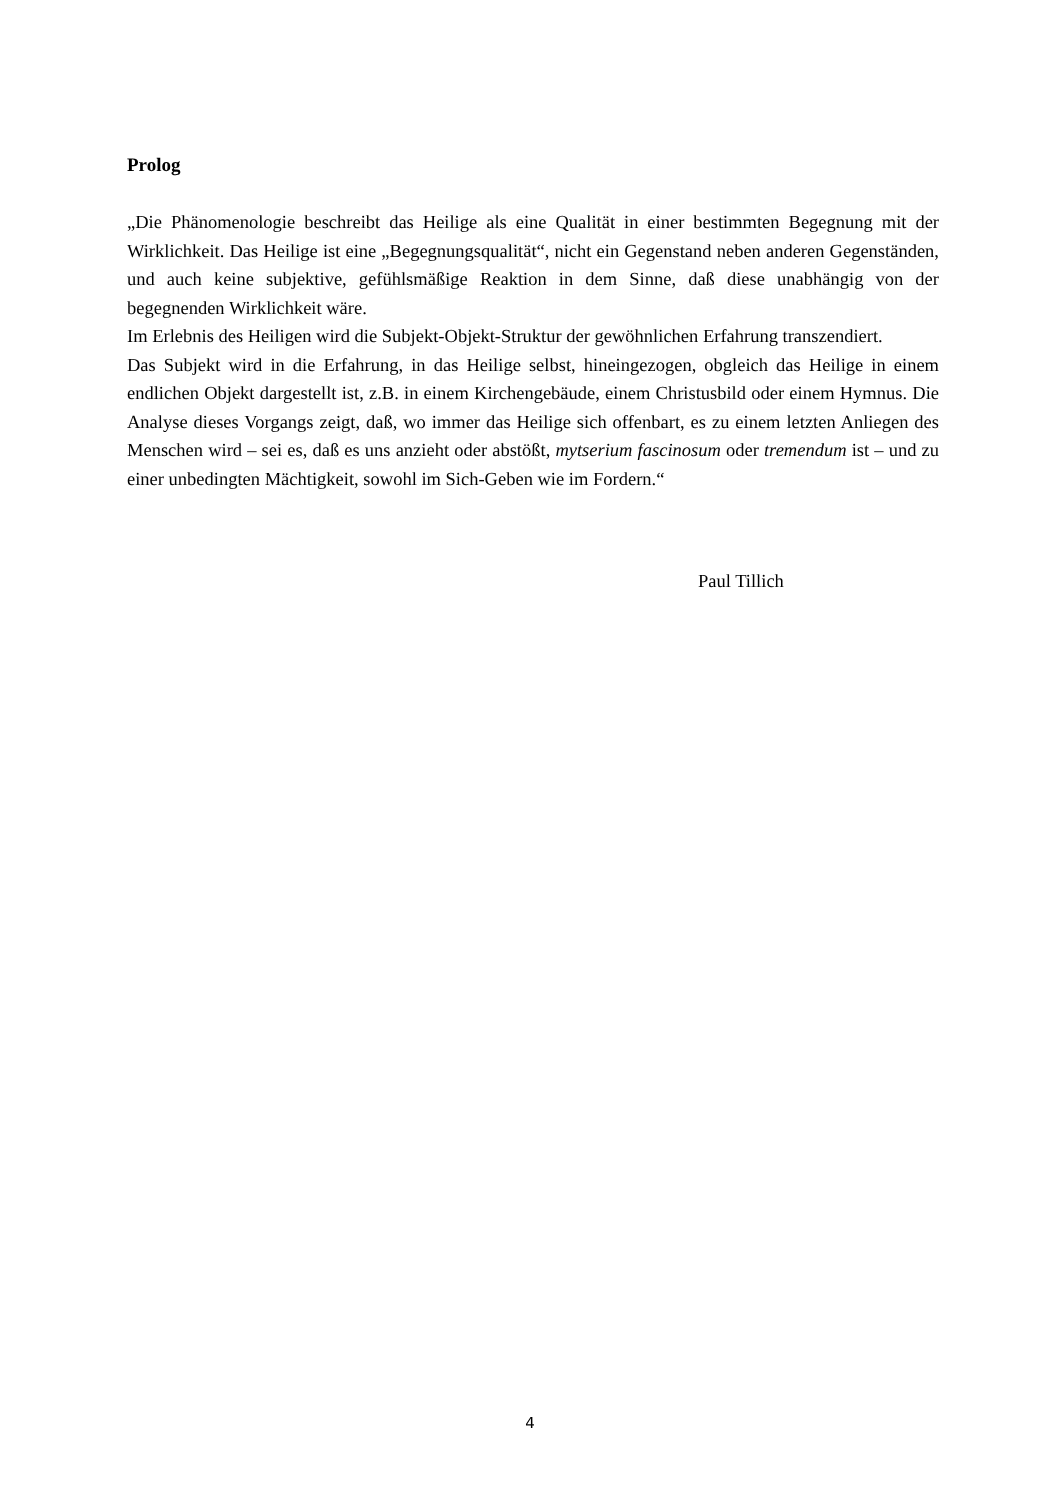Prolog
„Die Phänomenologie beschreibt das Heilige als eine Qualität in einer bestimmten Begegnung mit der Wirklichkeit. Das Heilige ist eine „Begegnungsqualität“, nicht ein Gegenstand neben anderen Gegenständen, und auch keine subjektive, gefühlsmäßige Reaktion in dem Sinne, daß diese unabhängig von der begegnenden Wirklichkeit wäre.
Im Erlebnis des Heiligen wird die Subjekt-Objekt-Struktur der gewöhnlichen Erfahrung transzendiert.
Das Subjekt wird in die Erfahrung, in das Heilige selbst, hineingezogen, obgleich das Heilige in einem endlichen Objekt dargestellt ist, z.B. in einem Kirchengebäude, einem Christusbild oder einem Hymnus. Die Analyse dieses Vorgangs zeigt, daß, wo immer das Heilige sich offenbart, es zu einem letzten Anliegen des Menschen wird – sei es, daß es uns anzieht oder abstößt, mytserium fascinosum oder tremendum ist – und zu einer unbedingten Mächtigkeit, sowohl im Sich-Geben wie im Fordern.“
Paul Tillich
4